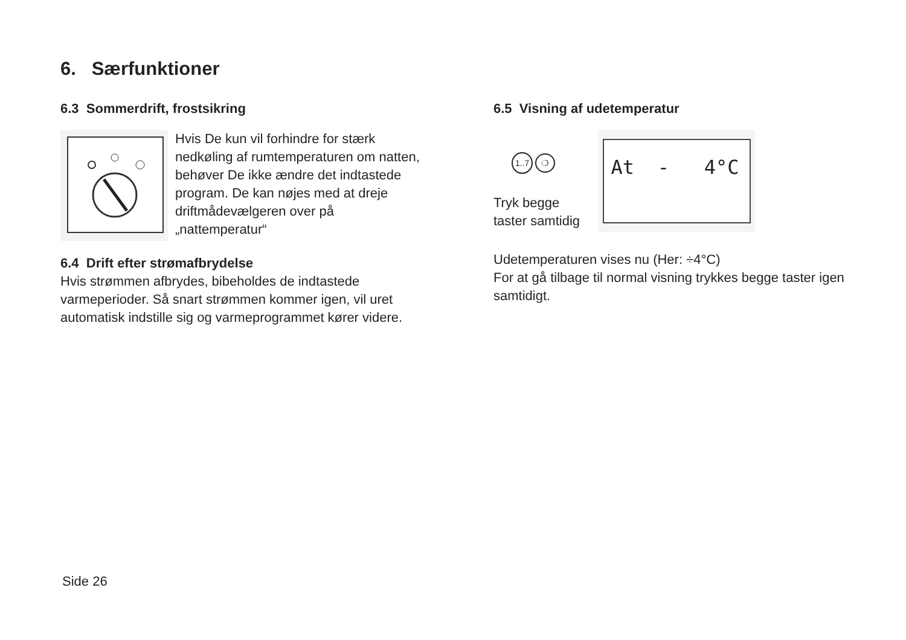6. Særfunktioner
6.3 Sommerdrift, frostsikring
Hvis De kun vil forhindre for stærk nedkøling af rumtemperaturen om natten, behøver De ikke ændre det indtastede program. De kan nøjes med at dreje driftmådevælgeren over på „nattemperatur“
6.4 Drift efter strømafbrydelse
Hvis strømmen afbrydes, bibeholdes de indtastede varmeperioder. Så snart strømmen kommer igen, vil uret automatisk indstille sig og varmeprogrammet kører videre.
6.5 Visning af udetemperatur
1..7 ❍
Tryk begge
taster samtidig
At - 4°C
Udetemperaturen vises nu (Her: ÷4°C)
For at gå tilbage til normal visning trykkes begge taster igen samtidigt.
Side 26